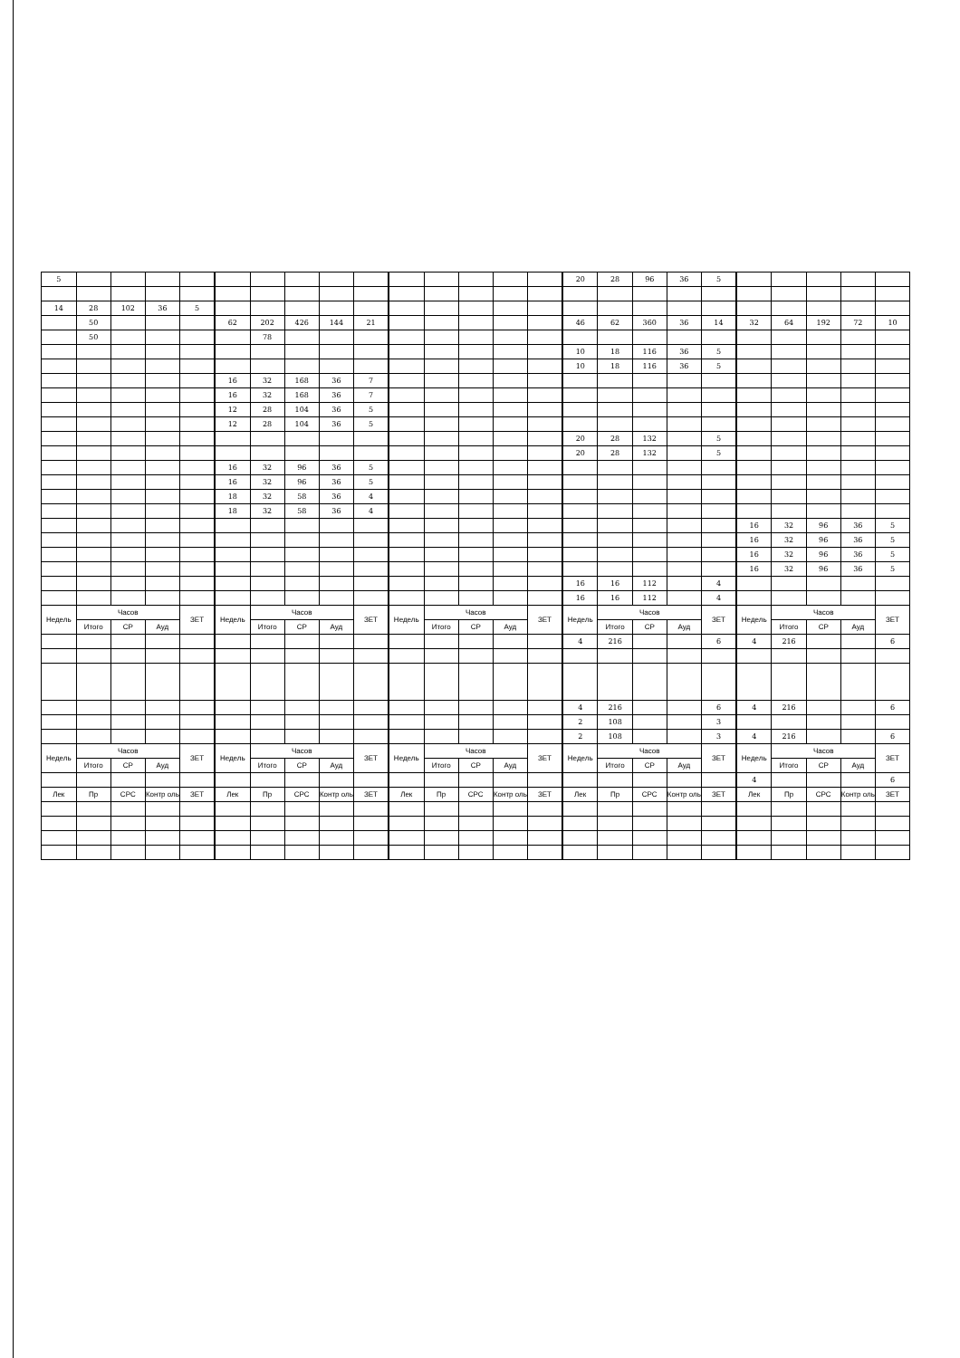| 5 | | | | | | | | | | | | | | | 20 | 28 | 96 | 36 | 5 | | | | | |
| 14 | 28 | 102 | 36 | 5 | | | | | | | | | | | | | | | | | | | | |
| | 50 | | | | 62 | 202 | 426 | 144 | 21 | | | | | | 46 | 62 | 360 | 36 | 14 | 32 | 64 | 192 | 72 | 10 |
| | 50 | | | | | 78 | | | | | | | | | | | | | | | | | | |
| | | | | | | | | | | | | | | | 10 | 18 | 116 | 36 | 5 | | | | | |
| | | | | | | | | | | | | | | | 10 | 18 | 116 | 36 | 5 | | | | | |
| | | | | | 16 | 32 | 168 | 36 | 7 | | | | | | | | | | | | | | | |
| | | | | | 16 | 32 | 168 | 36 | 7 | | | | | | | | | | | | | | | |
| | | | | | 12 | 28 | 104 | 36 | 5 | | | | | | | | | | | | | | | |
| | | | | | 12 | 28 | 104 | 36 | 5 | | | | | | | | | | | | | | | |
| | | | | | | | | | | | | | | | 20 | 28 | 132 | | 5 | | | | | |
| | | | | | | | | | | | | | | | 20 | 28 | 132 | | 5 | | | | | |
| | | | | | 16 | 32 | 96 | 36 | 5 | | | | | | | | | | | | | | | |
| | | | | | 16 | 32 | 96 | 36 | 5 | | | | | | | | | | | | | | | |
| | | | | | 18 | 32 | 58 | 36 | 4 | | | | | | | | | | | | | | | |
| | | | | | 18 | 32 | 58 | 36 | 4 | | | | | | | | | | | | | | | |
| | | | | | | | | | | | | | | | | | | | | 16 | 32 | 96 | 36 | 5 |
| | | | | | | | | | | | | | | | | | | | | 16 | 32 | 96 | 36 | 5 |
| | | | | | | | | | | | | | | | | | | | | 16 | 32 | 96 | 36 | 5 |
| | | | | | | | | | | | | | | | | | | | | 16 | 32 | 96 | 36 | 5 |
| | | | | | | | | | | | | | | | 16 | 16 | 112 | | 4 | | | | | |
| | | | | | | | | | | | | | | | 16 | 16 | 112 | | 4 | | | | | |
| Недель | Часов | | | ЗЕТ | Недель | Часов | | | ЗЕТ | Недель | Часов | | | ЗЕТ | Недель | Часов | | | ЗЕТ | Недель | Часов | | | ЗЕТ |
| | Итого | СР | Ауд | | | Итого | СР | Ауд | | | Итого | СР | Ауд | | | Итого | СР | Ауд | | | Итого | СР | Ауд | |
| | | | | | | | | | | | | | | | 4 | 216 | | | 6 | 4 | 216 | | | 6 |
| | | | | | | | | | | | | | | | 4 | 216 | | | 6 | 4 | 216 | | | 6 |
| | | | | | | | | | | | | | | | 2 | 108 | | | 3 | | | | | |
| | | | | | | | | | | | | | | | 2 | 108 | | | 3 | 4 | 216 | | | 6 |
| Недель | Часов | | | ЗЕТ | Недель | Часов | | | ЗЕТ | Недель | Часов | | | ЗЕТ | Недель | Часов | | | ЗЕТ | Недель | Часов | | | ЗЕТ |
| | Итого | СР | Ауд | | | Итого | СР | Ауд | | | Итого | СР | Ауд | | | Итого | СР | Ауд | | | Итого | СР | Ауд | |
| | | | | | | | | | | | | | | | | | | | | 4 | | | | 6 |
| Лек | Пр | СРС | Контр оль | ЗЕТ | Лек | Пр | СРС | Контр оль | ЗЕТ | Лек | Пр | СРС | Контр оль | ЗЕТ | Лек | Пр | СРС | Контр оль | ЗЕТ | Лек | Пр | СРС | Контр оль | ЗЕТ |